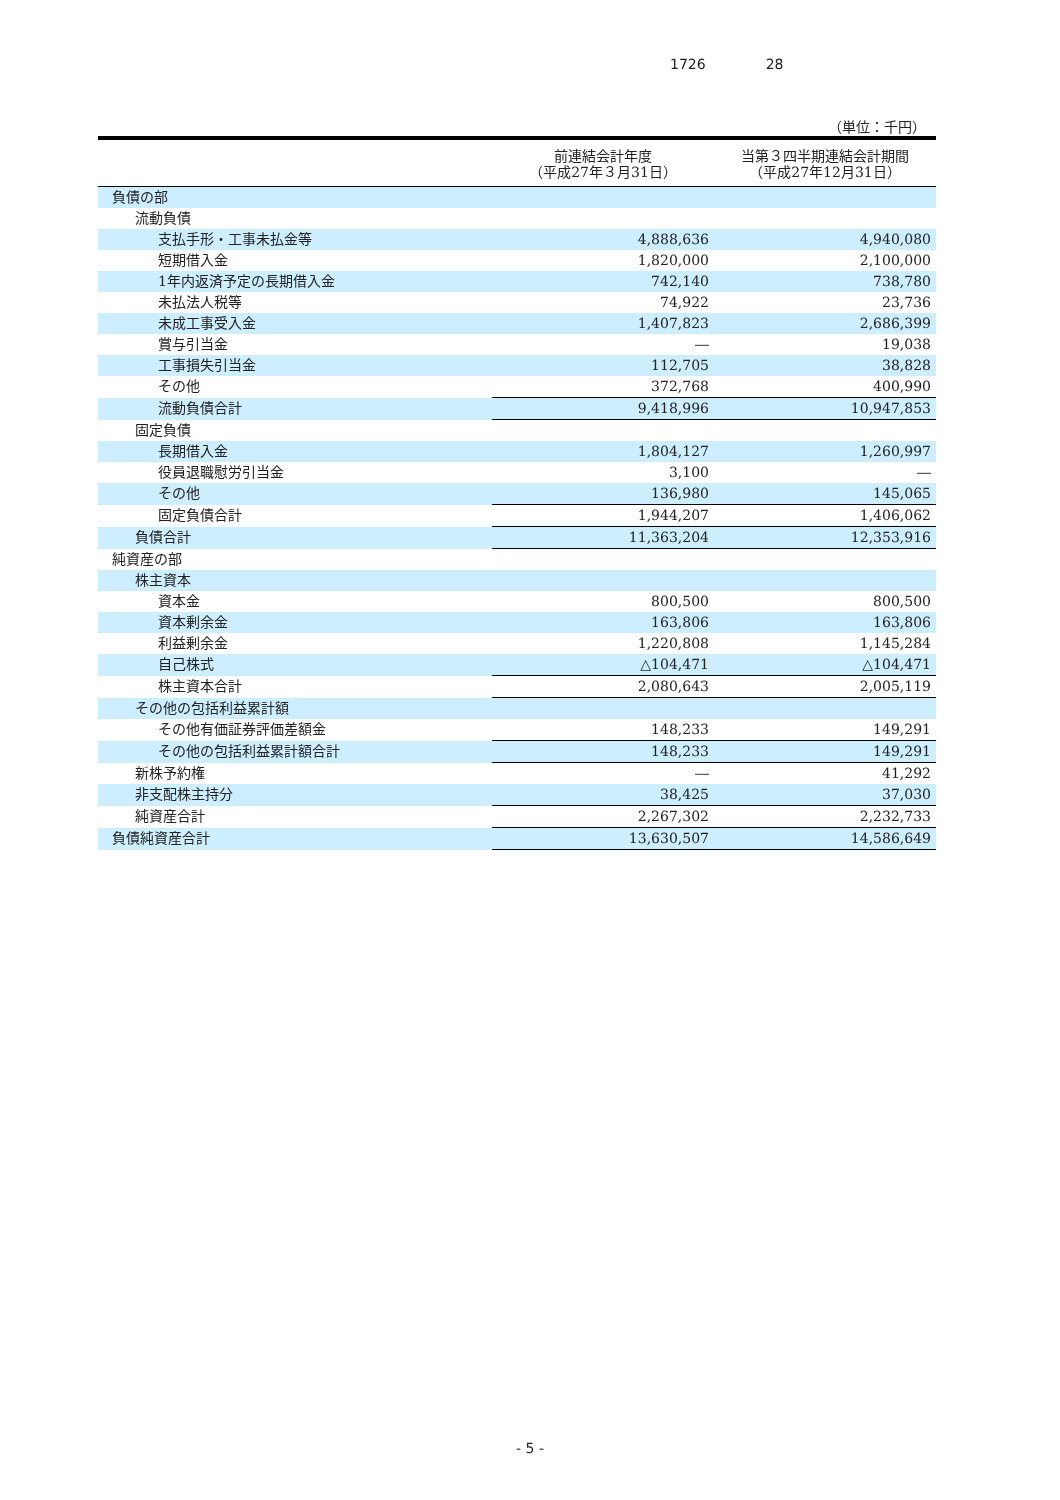1726 28
（単位：千円）
| | 前連結会計年度 （平成27年３月31日） | 当第３四半期連結会計期間 （平成27年12月31日） |
| --- | --- | --- |
| 負債の部 | | |
| 流動負債 | | |
| 支払手形・工事未払金等 | 4,888,636 | 4,940,080 |
| 短期借入金 | 1,820,000 | 2,100,000 |
| 1年内返済予定の長期借入金 | 742,140 | 738,780 |
| 未払法人税等 | 74,922 | 23,736 |
| 未成工事受入金 | 1,407,823 | 2,686,399 |
| 賞与引当金 | ― | 19,038 |
| 工事損失引当金 | 112,705 | 38,828 |
| その他 | 372,768 | 400,990 |
| 流動負債合計 | 9,418,996 | 10,947,853 |
| 固定負債 | | |
| 長期借入金 | 1,804,127 | 1,260,997 |
| 役員退職慰労引当金 | 3,100 | ― |
| その他 | 136,980 | 145,065 |
| 固定負債合計 | 1,944,207 | 1,406,062 |
| 負債合計 | 11,363,204 | 12,353,916 |
| 純資産の部 | | |
| 株主資本 | | |
| 資本金 | 800,500 | 800,500 |
| 資本剰余金 | 163,806 | 163,806 |
| 利益剰余金 | 1,220,808 | 1,145,284 |
| 自己株式 | △104,471 | △104,471 |
| 株主資本合計 | 2,080,643 | 2,005,119 |
| その他の包括利益累計額 | | |
| その他有価証券評価差額金 | 148,233 | 149,291 |
| その他の包括利益累計額合計 | 148,233 | 149,291 |
| 新株予約権 | ― | 41,292 |
| 非支配株主持分 | 38,425 | 37,030 |
| 純資産合計 | 2,267,302 | 2,232,733 |
| 負債純資産合計 | 13,630,507 | 14,586,649 |
- 5 -